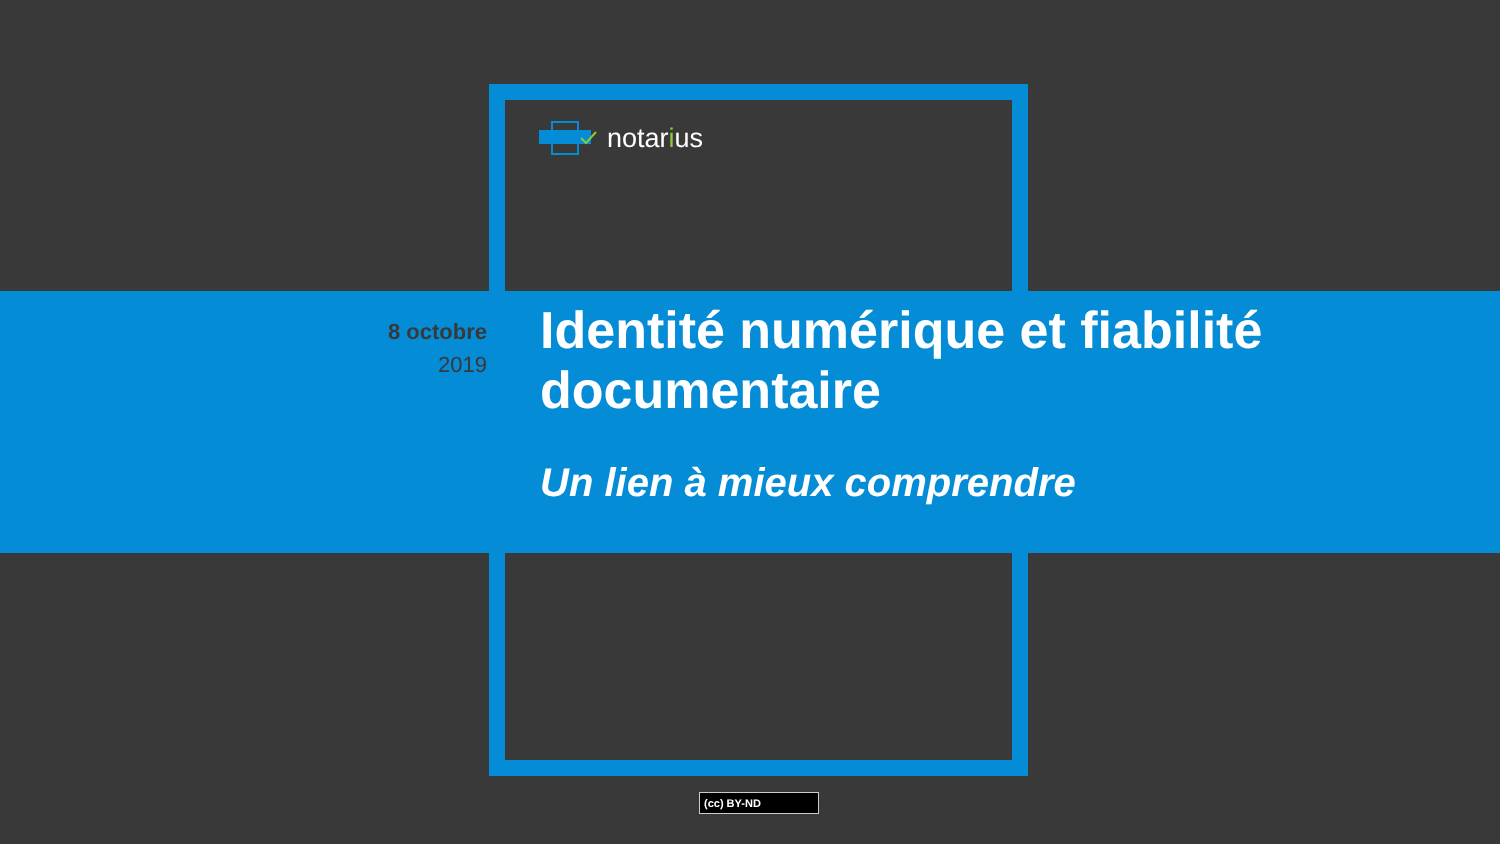notarius
8 octobre
2019
Identité numérique et fiabilité documentaire
Un lien à mieux comprendre
(cc) BY-ND